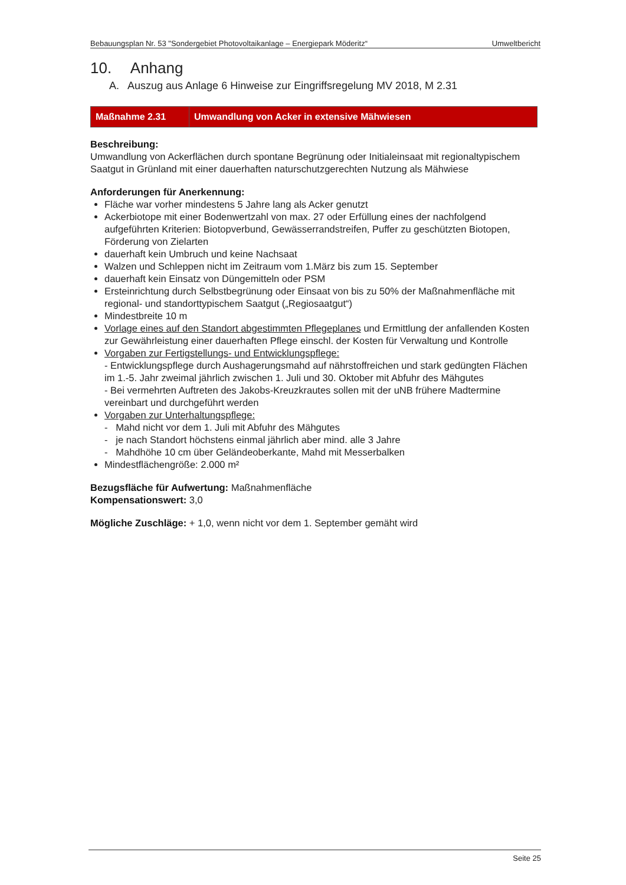Bebauungsplan Nr. 53 "Sondergebiet Photovoltaikanlage – Energiepark Möderitz“ Umweltbericht
10. Anhang
A. Auszug aus Anlage 6 Hinweise zur Eingriffsregelung MV 2018, M 2.31
| Maßnahme 2.31 | Umwandlung von Acker in extensive Mähwiesen |
Beschreibung:
Umwandlung von Ackerflächen durch spontane Begrünung oder Initialeinsaat mit regionaltypischem Saatgut in Grünland mit einer dauerhaften naturschutzgerechten Nutzung als Mähwiese
Anforderungen für Anerkennung:
Fläche war vorher mindestens 5 Jahre lang als Acker genutzt
Ackerbiotope mit einer Bodenwertzahl von max. 27 oder Erfüllung eines der nachfolgend aufgeführten Kriterien: Biotopverbund, Gewässerrandstreifen, Puffer zu geschützten Biotopen, Förderung von Zielarten
dauerhaft kein Umbruch und keine Nachsaat
Walzen und Schleppen nicht im Zeitraum vom 1.März bis zum 15. September
dauerhaft kein Einsatz von Düngemitteln oder PSM
Ersteinrichtung durch Selbstbegrünung oder Einsaat von bis zu 50% der Maßnahmenfläche mit regional- und standorttypischem Saatgut („Regiosaatgut“)
Mindestbreite 10 m
Vorlage eines auf den Standort abgestimmten Pflegeplanes und Ermittlung der anfallenden Kosten zur Gewährleistung einer dauerhaften Pflege einschl. der Kosten für Verwaltung und Kontrolle
Vorgaben zur Fertigstellungs- und Entwicklungspflege:
- Entwicklungspflege durch Aushagerungsmahd auf nährstoffreichen und stark gedüngten Flächen im 1.-5. Jahr zweimal jährlich zwischen 1. Juli und 30. Oktober mit Abfuhr des Mähgutes
- Bei vermehrten Auftreten des Jakobs-Kreuzkrautes sollen mit der uNB frühere Madtermine vereinbart und durchgeführt werden
Vorgaben zur Unterhaltungspflege:
- Mahd nicht vor dem 1. Juli mit Abfuhr des Mähgutes
- je nach Standort höchstens einmal jährlich aber mind. alle 3 Jahre
- Mahdhöhe 10 cm über Geländeoberkante, Mahd mit Messerbalken
Mindestflächengröße: 2.000 m²
Bezugsfläche für Aufwertung: Maßnahmenfläche
Kompensationswert: 3,0
Mögliche Zuschläge: + 1,0, wenn nicht vor dem 1. September gemäht wird
Seite 25